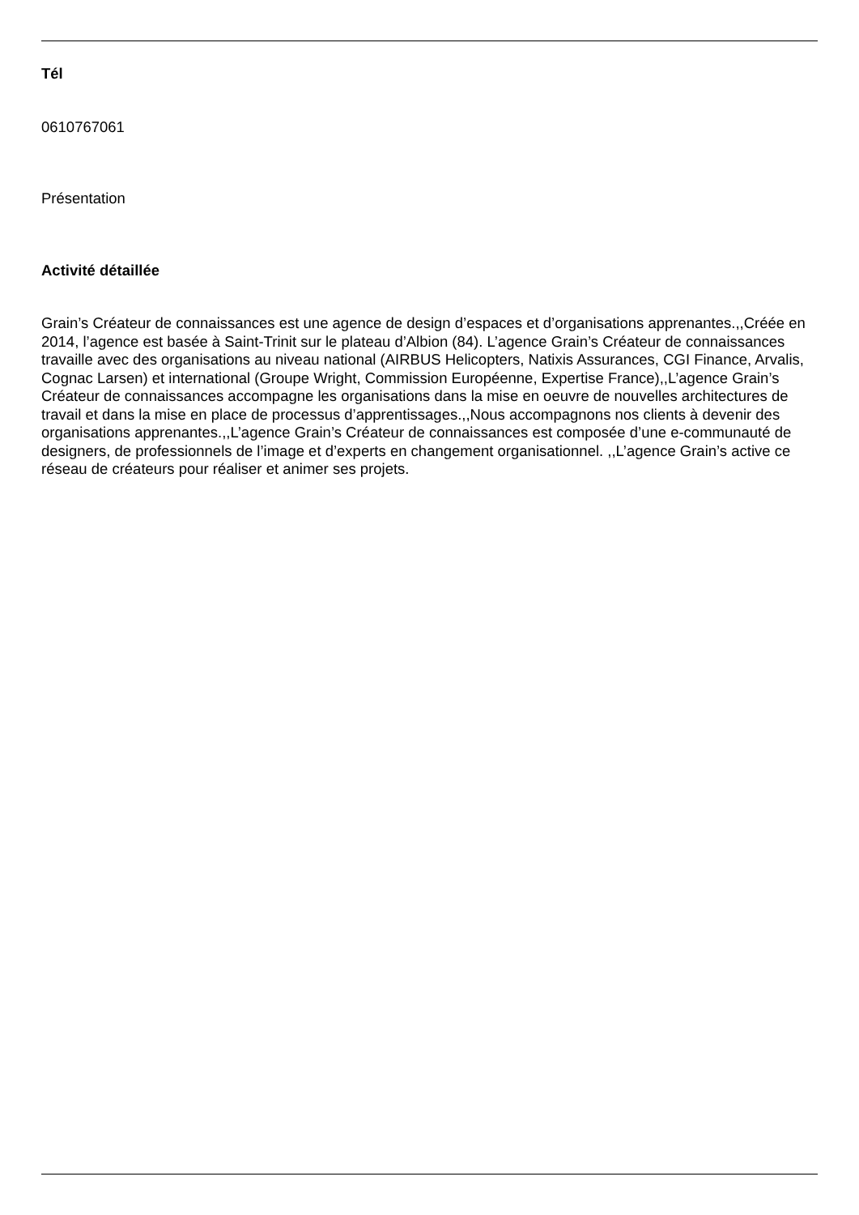Tél
0610767061
Présentation
Activité détaillée
Grain’s Créateur de connaissances est une agence de design d’espaces et d’organisations apprenantes.,,Créée en 2014, l’agence est basée à Saint-Trinit sur le plateau d’Albion (84). L’agence Grain’s Créateur de connaissances travaille avec des organisations au niveau national (AIRBUS Helicopters, Natixis Assurances, CGI Finance, Arvalis, Cognac Larsen) et international (Groupe Wright, Commission Européenne, Expertise France),,L’agence Grain’s Créateur de connaissances accompagne les organisations dans la mise en oeuvre de nouvelles architectures de travail et dans la mise en place de processus d’apprentissages.,,Nous accompagnons nos clients à devenir des organisations apprenantes.,,L’agence Grain’s Créateur de connaissances est composée d’une e-communauté de designers, de professionnels de l’image et d’experts en changement organisationnel. ,,L’agence Grain’s active ce réseau de créateurs pour réaliser et animer ses projets.